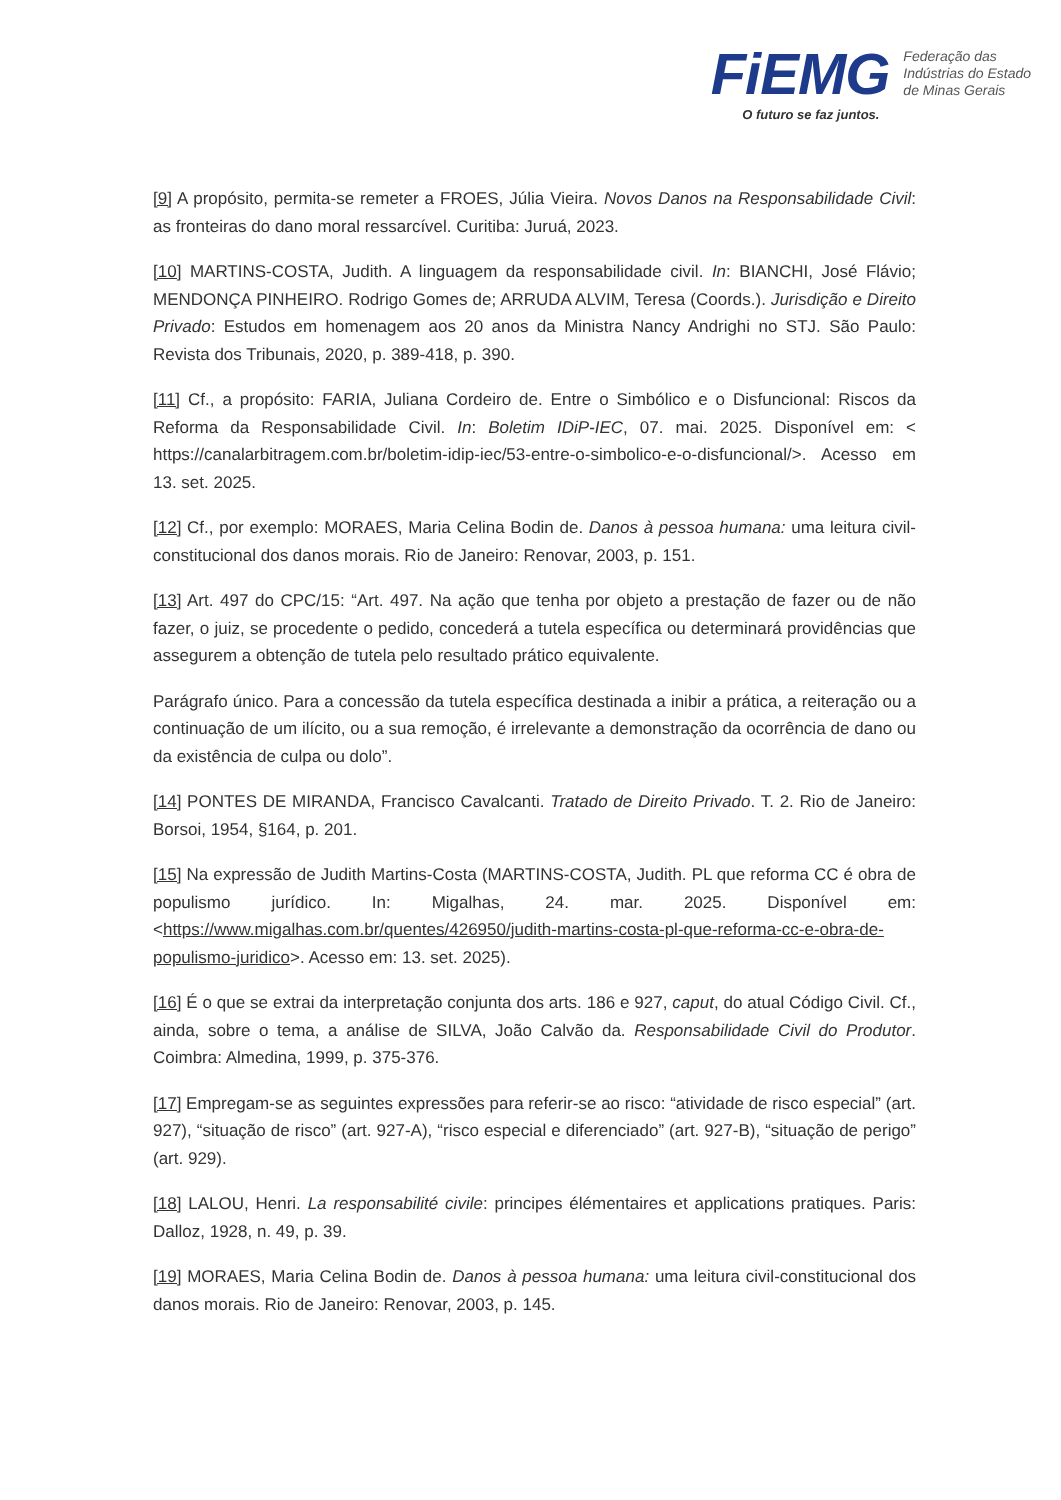FiEMG Federação das
Indústrias do Estado
de Minas Gerais
O futuro se faz juntos.
[9] A propósito, permita-se remeter a FROES, Júlia Vieira. Novos Danos na Responsabilidade Civil: as fronteiras do dano moral ressarcível. Curitiba: Juruá, 2023.
[10] MARTINS-COSTA, Judith. A linguagem da responsabilidade civil. In: BIANCHI, José Flávio; MENDONÇA PINHEIRO. Rodrigo Gomes de; ARRUDA ALVIM, Teresa (Coords.). Jurisdição e Direito Privado: Estudos em homenagem aos 20 anos da Ministra Nancy Andrighi no STJ. São Paulo: Revista dos Tribunais, 2020, p. 389-418, p. 390.
[11] Cf., a propósito: FARIA, Juliana Cordeiro de. Entre o Simbólico e o Disfuncional: Riscos da Reforma da Responsabilidade Civil. In: Boletim IDiP-IEC, 07. mai. 2025. Disponível em: < https://canalarbitragem.com.br/boletim-idip-iec/53-entre-o-simbolico-e-o-disfuncional/>. Acesso em 13. set. 2025.
[12] Cf., por exemplo: MORAES, Maria Celina Bodin de. Danos à pessoa humana: uma leitura civil-constitucional dos danos morais. Rio de Janeiro: Renovar, 2003, p. 151.
[13] Art. 497 do CPC/15: “Art. 497. Na ação que tenha por objeto a prestação de fazer ou de não fazer, o juiz, se procedente o pedido, concederá a tutela específica ou determinará providências que assegurem a obtenção de tutela pelo resultado prático equivalente.
Parágrafo único. Para a concessão da tutela específica destinada a inibir a prática, a reiteração ou a continuação de um ilícito, ou a sua remoção, é irrelevante a demonstração da ocorrência de dano ou da existência de culpa ou dolo”.
[14] PONTES DE MIRANDA, Francisco Cavalcanti. Tratado de Direito Privado. T. 2. Rio de Janeiro: Borsoi, 1954, §164, p. 201.
[15] Na expressão de Judith Martins-Costa (MARTINS-COSTA, Judith. PL que reforma CC é obra de populismo jurídico. In: Migalhas, 24. mar. 2025. Disponível em: <https://www.migalhas.com.br/quentes/426950/judith-martins-costa-pl-que-reforma-cc-e-obra-de-populismo-juridico>. Acesso em: 13. set. 2025).
[16] É o que se extrai da interpretação conjunta dos arts. 186 e 927, caput, do atual Código Civil. Cf., ainda, sobre o tema, a análise de SILVA, João Calvão da. Responsabilidade Civil do Produtor. Coimbra: Almedina, 1999, p. 375-376.
[17] Empregam-se as seguintes expressões para referir-se ao risco: “atividade de risco especial” (art. 927), “situação de risco” (art. 927-A), “risco especial e diferenciado” (art. 927-B), “situação de perigo” (art. 929).
[18] LALOU, Henri. La responsabilité civile: principes élémentaires et applications pratiques. Paris: Dalloz, 1928, n. 49, p. 39.
[19] MORAES, Maria Celina Bodin de. Danos à pessoa humana: uma leitura civil-constitucional dos danos morais. Rio de Janeiro: Renovar, 2003, p. 145.